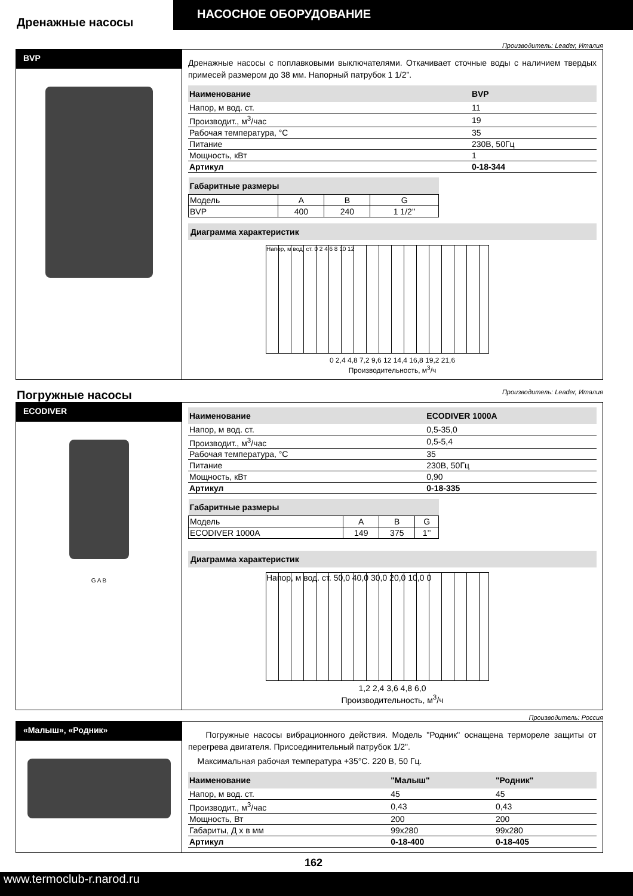НАСОСНОЕ ОБОРУДОВАНИЕ
Дренажные насосы
Производитель: Leader, Италия
BVP
Дренажные насосы с поплавковыми выключателями. Откачивает сточные воды с наличием твердых примесей размером до 38 мм. Напорный патрубок 1 1/2”.
| Наименование | BVP |
| --- | --- |
| Напор, м вод. ст. | 11 |
| Производит., м<sup>3</sup>/час | 19 |
| Рабочая температура, °С | 35 |
| Питание | 230В, 50Гц |
| Мощность, кВт | 1 |
| Артикул | 0-18-344 |
| Габаритные размеры | | | |
| --- | --- | --- | --- |
| Модель | A | B | G |
| BVP | 400 | 240 | 1 1/2’’ |
Диаграмма характеристик
Напор, м вод. ст. 0 2 4 6 8 10 12
0 2,4 4,8 7,2 9,6 12 14,4 16,8 19,2 21,6
Производительность, м<sup>3</sup>/ч
Погружные насосы Производитель: Leader, Италия
ECODIVER
G A B
| Наименование | ECODIVER 1000A |
| --- | --- |
| Напор, м вод. ст. | 0,5-35,0 |
| Производит., м<sup>3</sup>/час | 0,5-5,4 |
| Рабочая температура, °С | 35 |
| Питание | 230В, 50Гц |
| Мощность, кВт | 0,90 |
| Артикул | 0-18-335 |
| Габаритные размеры | | | |
| --- | --- | --- | --- |
| Модель | A | B | G |
| ECODIVER 1000A | 149 | 375 | 1’’ |
Диаграмма характеристик
Напор, м вод. ст. 50,0 40,0 30,0 20,0 10,0 0
1,2 2,4 3,6 4,8 6,0
Производительность, м<sup>3</sup>/ч
Производитель: Россия
«Малыш», «Родник»
Погружные насосы вибрационного действия. Модель "Родник" оснащена термореле защиты от перегрева двигателя. Присоединительный патрубок 1/2".
Максимальная рабочая температура +35°С. 220 В, 50 Гц.
| Наименование | "Малыш" | "Родник" |
| --- | --- | --- |
| Напор, м вод. ст. | 45 | 45 |
| Производит., м<sup>3</sup>/час | 0,43 | 0,43 |
| Мощность, Вт | 200 | 200 |
| Габариты, Д х в мм | 99х280 | 99х280 |
| Артикул | 0-18-400 | 0-18-405 |
162
www.termoclub-r.narod.ru